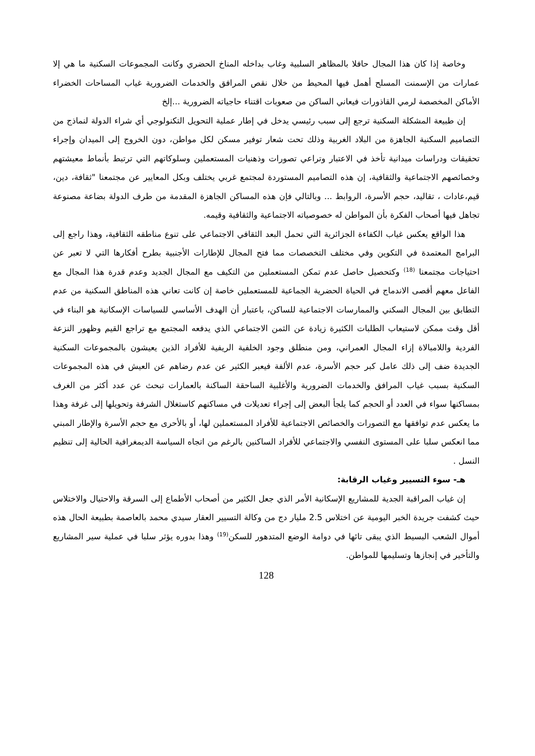وخاصة إذا كان هذا المجال حافلا بالمظاهر السلبية وغاب بداخله المناخ الحضري وكانت المجموعات السكنية ما هي إلا عمارات من الإسمنت المسلح أهمل فيها المحيط من خلال نقص المرافق والخدمات الضرورية غياب المساحات الخضراء الأماكن المخصصة لرمي القاذورات فيعاني الساكن من صعوبات اقتناء حاجياته الضرورية ...إلخ
إن طبيعة المشكلة السكنية ترجع إلى سبب رئيسي يدخل في إطار عملية التحويل التكنولوجي أي شراء الدولة لنماذج من التصاميم السكنية الجاهزة من البلاد الغربية وذلك تحت شعار توفير مسكن لكل مواطن، دون الخروج إلى الميدان وإجراء تحقيقات ودراسات ميدانية تأخذ في الاعتبار وتراعي تصورات وذهنيات المستعملين وسلوكاتهم التي ترتبط بأنماط معيشتهم وخصائصهم الاجتماعية والثقافية، إن هذه التصاميم المستوردة لمجتمع غربي يختلف وبكل المعايير عن مجتمعنا "ثقافة، دين، قيم،عادات ، تقاليد، حجم الأسرة، الروابط ... وبالتالي فإن هذه المساكن الجاهزة المقدمة من طرف الدولة بضاعة مصنوعة تجاهل فيها أصحاب الفكرة بأن المواطن له خصوصياته الاجتماعية والثقافية وقيمه.
هذا الواقع يعكس غياب الكفاءة الجزائرية التي تحمل البعد الثقافي الاجتماعي على تنوع مناطقه الثقافية، وهذا راجع إلى البرامج المعتمدة في التكوين وفي مختلف التخصصات مما فتح المجال للإطارات الأجنبية بطرح أفكارها التي لا تعبر عن احتياجات مجتمعنا <sup>(18)</sup> وكتحصيل حاصل عدم تمكن المستعملين من التكيف مع المجال الجديد وعدم قدرة هذا المجال مع الفاعل معهم أقصى الاندماج في الحياة الحضرية الجماعية للمستعملين خاصة إن كانت تعاني هذه المناطق السكنية من عدم التطابق بين المجال السكني والممارسات الاجتماعية للساكن، باعتبار أن الهدف الأساسي للسياسات الإسكانية هو البناء في أقل وقت ممكن لاستيعاب الطلبات الكثيرة زيادة عن الثمن الاجتماعي الذي يدفعه المجتمع مع تراجع القيم وظهور النزعة الفردية واللامبالاة إزاء المجال العمراني، ومن منطلق وجود الخلفية الريفية للأفراد الذين يعيشون بالمجموعات السكنية الجديدة ضف إلى ذلك عامل كبر حجم الأسرة، عدم الألفة فيعبر الكثير عن عدم رضاهم عن العيش في هذه المجموعات السكنية بسبب غياب المرافق والخدمات الضرورية والأغلبية الساحقة الساكنة بالعمارات تبحث عن عدد أكثر من الغرف بمساكنها سواء في العدد أو الحجم كما يلجأ البعض إلى إجراء تعديلات في مساكنهم كاستغلال الشرفة وتحويلها إلى غرفة وهذا ما يعكس عدم توافقها مع التصورات والخصائص الاجتماعية للأفراد المستعملين لها، أو بالأحرى مع حجم الأسرة والإطار المبني مما انعكس سلبا على المستوى النفسي والاجتماعي للأفراد الساكنين بالرغم من اتجاه السياسة الديمغرافية الحالية إلى تنظيم النسل .
هـ- سوء التسيير وغياب الرقابة:
إن غياب المراقبة الجدية للمشاريع الإسكانية الأمر الذي جعل الكثير من أصحاب الأطماع إلى السرقة والاحتيال والاختلاس حيث كشفت جريدة الخبر اليومية عن اختلاس 2.5 مليار دج من وكالة التسيير العقار سيدي محمد بالعاصمة بطبيعة الحال هذه أموال الشعب البسيط الذي يبقى تائها في دوامة الوضع المتدهور للسكن<sup>(19)</sup> وهذا بدوره يؤثر سلبا في عملية سير المشاريع والتأخير في إنجازها وتسليمها للمواطن.
128